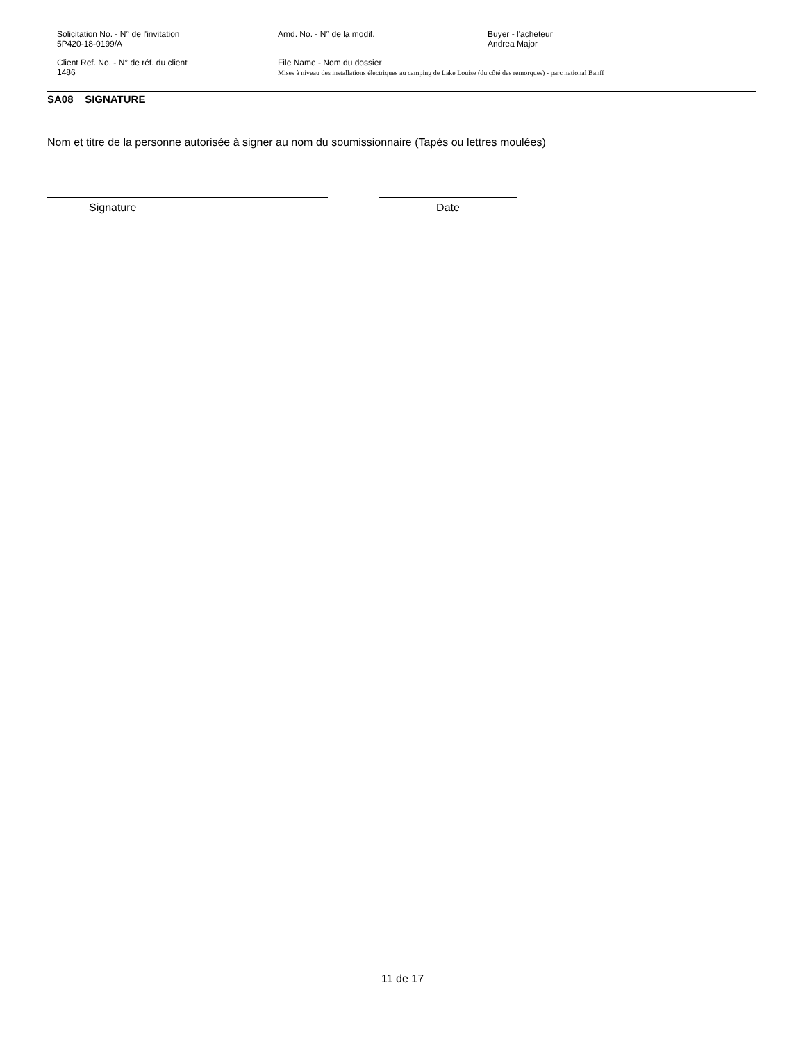Solicitation No. - N° de l'invitation
5P420-18-0199/A
Amd. No. - N° de la modif. Buyer - l'acheteur
Andrea Major
Client Ref. No. - N° de réf. du client
1486
File Name - Nom du dossier
Mises à niveau des installations électriques au camping de Lake Louise (du côté des remorques) - parc national Banff
SA08 SIGNATURE
Nom et titre de la personne autorisée à signer au nom du soumissionnaire (Tapés ou lettres moulées)
Signature Date
11 de 17